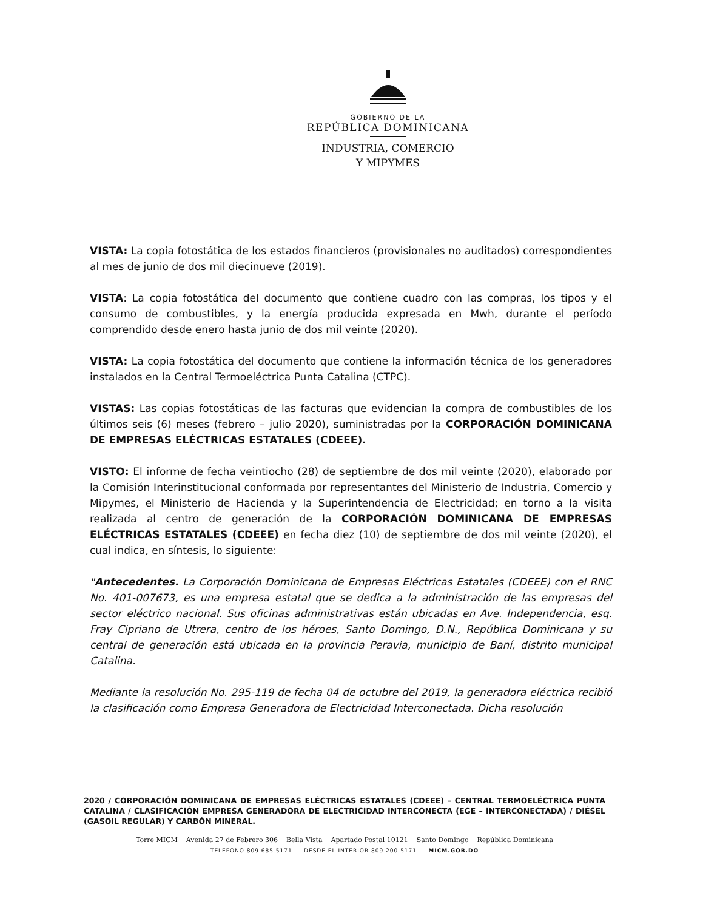GOBIERNO DE LA
REPÚBLICA DOMINICANA
INDUSTRIA, COMERCIO
Y MIPYMES
VISTA: La copia fotostática de los estados financieros (provisionales no auditados) correspondientes al mes de junio de dos mil diecinueve (2019).
VISTA: La copia fotostática del documento que contiene cuadro con las compras, los tipos y el consumo de combustibles, y la energía producida expresada en Mwh, durante el período comprendido desde enero hasta junio de dos mil veinte (2020).
VISTA: La copia fotostática del documento que contiene la información técnica de los generadores instalados en la Central Termoeléctrica Punta Catalina (CTPC).
VISTAS: Las copias fotostáticas de las facturas que evidencian la compra de combustibles de los últimos seis (6) meses (febrero – julio 2020), suministradas por la CORPORACIÓN DOMINICANA DE EMPRESAS ELÉCTRICAS ESTATALES (CDEEE).
VISTO: El informe de fecha veintiocho (28) de septiembre de dos mil veinte (2020), elaborado por la Comisión Interinstitucional conformada por representantes del Ministerio de Industria, Comercio y Mipymes, el Ministerio de Hacienda y la Superintendencia de Electricidad; en torno a la visita realizada al centro de generación de la CORPORACIÓN DOMINICANA DE EMPRESAS ELÉCTRICAS ESTATALES (CDEEE) en fecha diez (10) de septiembre de dos mil veinte (2020), el cual indica, en síntesis, lo siguiente:
"Antecedentes. La Corporación Dominicana de Empresas Eléctricas Estatales (CDEEE) con el RNC No. 401-007673, es una empresa estatal que se dedica a la administración de las empresas del sector eléctrico nacional. Sus oficinas administrativas están ubicadas en Ave. Independencia, esq. Fray Cipriano de Utrera, centro de los héroes, Santo Domingo, D.N., República Dominicana y su central de generación está ubicada en la provincia Peravia, municipio de Baní, distrito municipal Catalina.
Mediante la resolución No. 295-119 de fecha 04 de octubre del 2019, la generadora eléctrica recibió la clasificación como Empresa Generadora de Electricidad Interconectada. Dicha resolución
2020 / CORPORACIÓN DOMINICANA DE EMPRESAS ELÉCTRICAS ESTATALES (CDEEE) – CENTRAL TERMOELÉCTRICA PUNTA CATALINA / CLASIFICACIÓN EMPRESA GENERADORA DE ELECTRICIDAD INTERCONECTA (EGE – INTERCONECTADA) / DIÉSEL (GASOIL REGULAR) Y CARBÓN MINERAL.
Torre MICM Avenida 27 de Febrero 306 Bella Vista Apartado Postal 10121 Santo Domingo República Dominicana
TELÉFONO 809 685 5171 DESDE EL INTERIOR 809 200 5171 MICM.GOB.DO